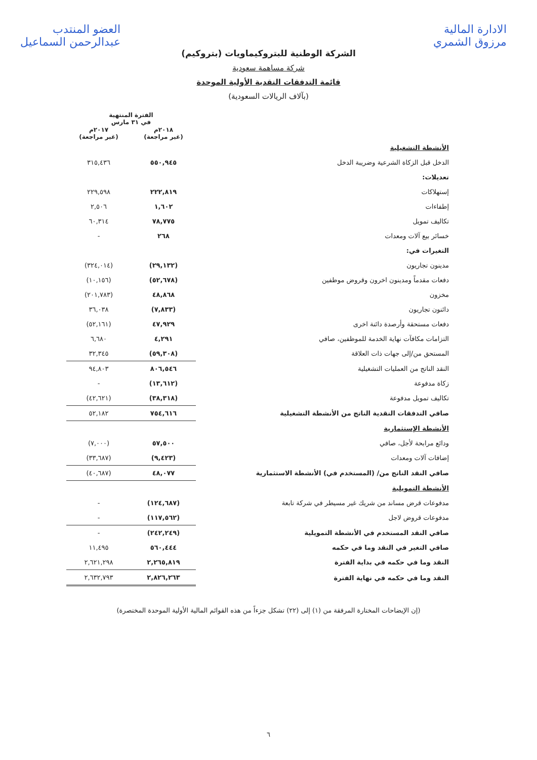الادارة المالية
مرزوق الشمري العضو المنتدب
عبدالرحمن السماعيل
الشركة الوطنية للبتروكيماويات (بتروكيم)
شركة مساهمة سعودية
قائمة التدفقات النقدية الأولية الموحدة
(بآلاف الريالات السعودية)
| | الفترة المنتهية في ٣١ مارس | |
| --- | --- | --- |
| | ٢٠١٨م (غير مراجعة) | ٢٠١٧م (غير مراجعة) |
| الأنشطة التشغيلية | | |
| الدخل قبل الزكاة الشرعية وضريبة الدخل | ٥٥٠,٩٤٥ | ٣١٥,٤٣٦ |
| تعديلات: | | |
| إستهلاكات | ٢٢٢,٨١٩ | ٢٢٩,٥٩٨ |
| إطفاءات | ١,٦٠٢ | ٢,٥٠٦ |
| تكاليف تمويل | ٧٨,٧٧٥ | ٦٠,٣١٤ |
| خسائر بيع آلات ومعدات | ٢٦٨ | - |
| التغيرات في: | | |
| مدينون تجاريون | (٢٩,١٣٢) | (٣٢٤,٠١٤) |
| دفعات مقدماً ومدينون اخرون وقروض موظفين | (٥٢,٦٧٨) | (١٠,١٥٦) |
| مخزون | ٤٨,٨٦٨ | (٢٠١,٧٨٣) |
| دائنون تجاريون | (٧,٨٣٣) | ٣٦,٠٣٨ |
| دفعات مستحقة وأرصدة دائنة اخرى | ٤٧,٩٢٩ | (٥٢,١٦١) |
| التزامات مكافآت نهاية الخدمة للموظفين، صافي | ٤,٢٩١ | ٦,٦٨٠ |
| المستحق من/إلى جهات ذات العلاقة | (٥٩,٣٠٨) | ٣٢,٣٤٥ |
| النقد الناتج من العمليات التشغيلية | ٨٠٦,٥٤٦ | ٩٤,٨٠٣ |
| زكاة مدفوعة | (١٣,٦١٢) | - |
| تكاليف تمويل مدفوعة | (٣٨,٣١٨) | (٤٢,٦٢١) |
| صافي التدفقات النقدية الناتج من الأنشطة التشغيلية | ٧٥٤,٦١٦ | ٥٢,١٨٢ |
| الأنشطة الإستثمارية | | |
| ودائع مرابحة لأجل، صافي | ٥٧,٥٠٠ | (٧,٠٠٠) |
| إضافات آلات ومعدات | (٩,٤٢٣) | (٣٣,٦٨٧) |
| صافي النقد الناتج من/ (المستخدم في) الأنشطة الاستثمارية | ٤٨,٠٧٧ | (٤٠,٦٨٧) |
| الأنشطة التمويلية | | |
| مدفوعات قرض مساند من شريك غير مسيطر في شركة تابعة | (١٢٤,٦٨٧) | - |
| مدفوعات قروض لاجل | (١١٧,٥٦٢) | - |
| صافي النقد المستخدم في الأنشطة التمويلية | (٢٤٢,٢٤٩) | - |
| صافي التغير في النقد وما في حكمه | ٥٦٠,٤٤٤ | ١١,٤٩٥ |
| النقد وما في حكمه في بداية الفترة | ٢,٢٦٥,٨١٩ | ٢,٦٢١,٢٩٨ |
| النقد وما في حكمه في نهاية الفترة | ٢,٨٢٦,٢٦٣ | ٢,٦٣٢,٧٩٣ |
(إن الإيضاحات المختارة المرفقة من (١) إلى (٢٢) تشكل جزءاً من هذه القوائم المالية الأولية الموحدة المختصرة)
٦